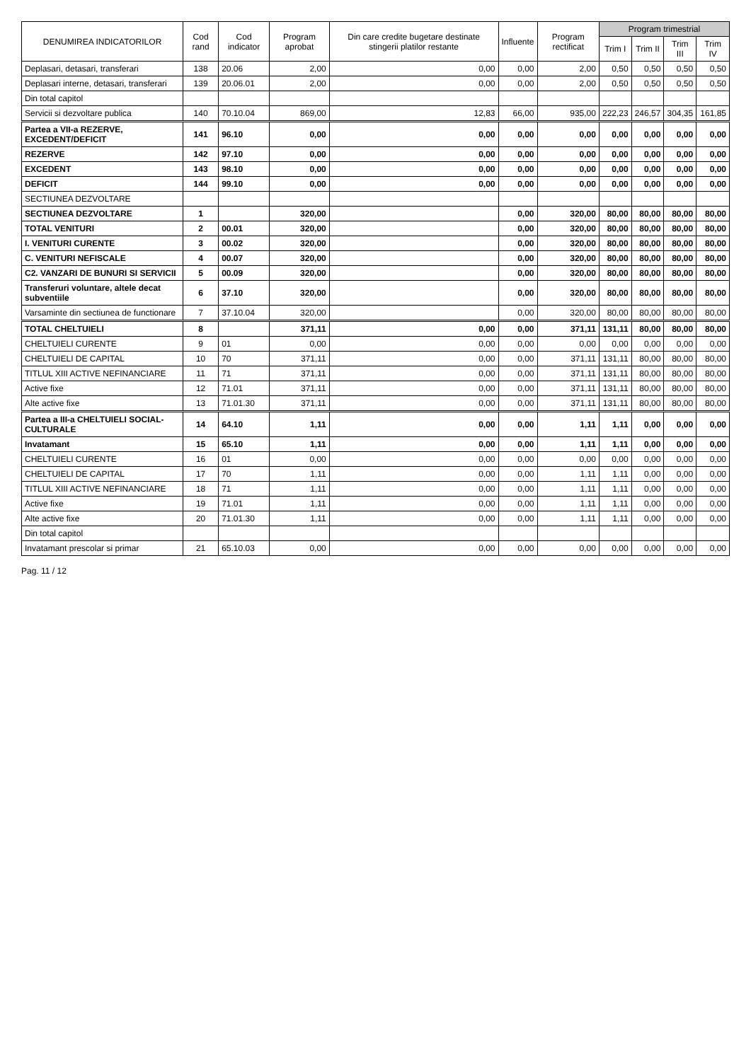| DENUMIREA INDICATORILOR | Cod rand | Cod indicator | Program aprobat | Din care credite bugetare destinate stingerii platilor restante | Influente | Program rectificat | Program trimestrial | | | |
| --- | --- | --- | --- | --- | --- | --- | --- | --- | --- | --- |
| | | | | | | | Trim I | Trim II | Trim III | Trim IV |
| Deplasari, detasari, transferari | 138 | 20.06 | 2,00 | 0,00 | 0,00 | 2,00 | 0,50 | 0,50 | 0,50 | 0,50 |
| Deplasari interne, detasari, transferari | 139 | 20.06.01 | 2,00 | 0,00 | 0,00 | 2,00 | 0,50 | 0,50 | 0,50 | 0,50 |
| Din total capitol | | | | | | | | | | |
| Servicii si dezvoltare publica | 140 | 70.10.04 | 869,00 | 12,83 | 66,00 | 935,00 | 222,23 | 246,57 | 304,35 | 161,85 |
| Partea a VII-a REZERVE, EXCEDENT/DEFICIT | 141 | 96.10 | 0,00 | 0,00 | 0,00 | 0,00 | 0,00 | 0,00 | 0,00 | 0,00 |
| REZERVE | 142 | 97.10 | 0,00 | 0,00 | 0,00 | 0,00 | 0,00 | 0,00 | 0,00 | 0,00 |
| EXCEDENT | 143 | 98.10 | 0,00 | 0,00 | 0,00 | 0,00 | 0,00 | 0,00 | 0,00 | 0,00 |
| DEFICIT | 144 | 99.10 | 0,00 | 0,00 | 0,00 | 0,00 | 0,00 | 0,00 | 0,00 | 0,00 |
| SECTIUNEA DEZVOLTARE | | | | | | | | | | |
| SECTIUNEA DEZVOLTARE | 1 | | 320,00 | | 0,00 | 320,00 | 80,00 | 80,00 | 80,00 | 80,00 |
| TOTAL VENITURI | 2 | 00.01 | 320,00 | | 0,00 | 320,00 | 80,00 | 80,00 | 80,00 | 80,00 |
| I. VENITURI CURENTE | 3 | 00.02 | 320,00 | | 0,00 | 320,00 | 80,00 | 80,00 | 80,00 | 80,00 |
| C. VENITURI NEFISCALE | 4 | 00.07 | 320,00 | | 0,00 | 320,00 | 80,00 | 80,00 | 80,00 | 80,00 |
| C2. VANZARI DE BUNURI SI SERVICII | 5 | 00.09 | 320,00 | | 0,00 | 320,00 | 80,00 | 80,00 | 80,00 | 80,00 |
| Transferuri voluntare, altele decat subventiile | 6 | 37.10 | 320,00 | | 0,00 | 320,00 | 80,00 | 80,00 | 80,00 | 80,00 |
| Varsaminte din sectiunea de functionare | 7 | 37.10.04 | 320,00 | | 0,00 | 320,00 | 80,00 | 80,00 | 80,00 | 80,00 |
| TOTAL CHELTUIELI | 8 | | 371,11 | 0,00 | 0,00 | 371,11 | 131,11 | 80,00 | 80,00 | 80,00 |
| CHELTUIELI CURENTE | 9 | 01 | 0,00 | 0,00 | 0,00 | 0,00 | 0,00 | 0,00 | 0,00 | 0,00 |
| CHELTUIELI DE CAPITAL | 10 | 70 | 371,11 | 0,00 | 0,00 | 371,11 | 131,11 | 80,00 | 80,00 | 80,00 |
| TITLUL XIII ACTIVE NEFINANCIARE | 11 | 71 | 371,11 | 0,00 | 0,00 | 371,11 | 131,11 | 80,00 | 80,00 | 80,00 |
| Active fixe | 12 | 71.01 | 371,11 | 0,00 | 0,00 | 371,11 | 131,11 | 80,00 | 80,00 | 80,00 |
| Alte active fixe | 13 | 71.01.30 | 371,11 | 0,00 | 0,00 | 371,11 | 131,11 | 80,00 | 80,00 | 80,00 |
| Partea a III-a CHELTUIELI SOCIAL-CULTURALE | 14 | 64.10 | 1,11 | 0,00 | 0,00 | 1,11 | 1,11 | 0,00 | 0,00 | 0,00 |
| Invatamant | 15 | 65.10 | 1,11 | 0,00 | 0,00 | 1,11 | 1,11 | 0,00 | 0,00 | 0,00 |
| CHELTUIELI CURENTE | 16 | 01 | 0,00 | 0,00 | 0,00 | 0,00 | 0,00 | 0,00 | 0,00 | 0,00 |
| CHELTUIELI DE CAPITAL | 17 | 70 | 1,11 | 0,00 | 0,00 | 1,11 | 1,11 | 0,00 | 0,00 | 0,00 |
| TITLUL XIII ACTIVE NEFINANCIARE | 18 | 71 | 1,11 | 0,00 | 0,00 | 1,11 | 1,11 | 0,00 | 0,00 | 0,00 |
| Active fixe | 19 | 71.01 | 1,11 | 0,00 | 0,00 | 1,11 | 1,11 | 0,00 | 0,00 | 0,00 |
| Alte active fixe | 20 | 71.01.30 | 1,11 | 0,00 | 0,00 | 1,11 | 1,11 | 0,00 | 0,00 | 0,00 |
| Din total capitol | | | | | | | | | | |
| Invatamant prescolar si primar | 21 | 65.10.03 | 0,00 | 0,00 | 0,00 | 0,00 | 0,00 | 0,00 | 0,00 | 0,00 |
Pag. 11 / 12